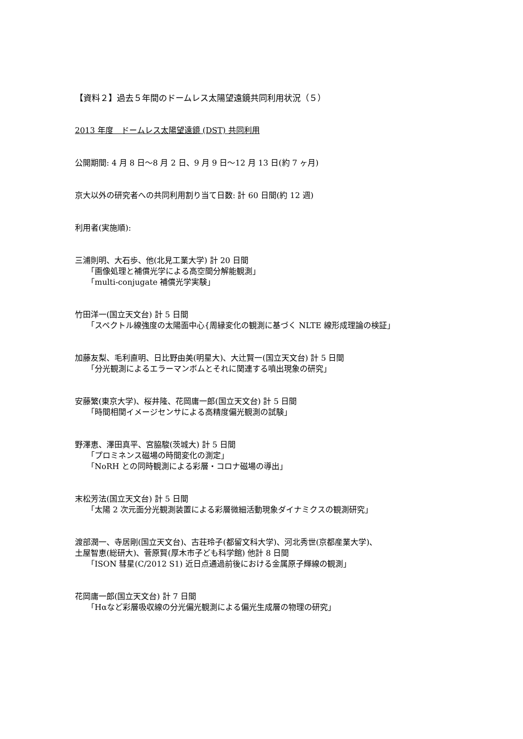【資料２】過去５年間のドームレス太陽望遠鏡共同利用状況（５）
2013 年度　ドームレス太陽望遠鏡 (DST) 共同利用
公開期間: 4 月 8 日〜8 月 2 日、9 月 9 日〜12 月 13 日(約 7 ヶ月)
京大以外の研究者への共同利用割り当て日数: 計 60 日間(約 12 週)
利用者(実施順):
三浦則明、大石歩、他(北見工業大学) 計 20 日間
「画像処理と補償光学による高空間分解能観測」
「multi-conjugate 補償光学実験」
竹田洋一(国立天文台) 計 5 日間
「スペクトル線強度の太陽面中心{周縁変化の観測に基づく NLTE 線形成理論の検証」
加藤友梨、毛利直明、日比野由美(明星大)、大辻賢一(国立天文台) 計 5 日間
「分光観測によるエラーマンボムとそれに関連する噴出現象の研究」
安藤繁(東京大学)、桜井隆、花岡庸一郎(国立天文台) 計 5 日間
「時間相関イメージセンサによる高精度偏光観測の試験」
野澤恵、澤田真平、宮脇駿(茨城大) 計 5 日間
「プロミネンス磁場の時間変化の測定」
「NoRH との同時観測による彩層・コロナ磁場の導出」
末松芳法(国立天文台) 計 5 日間
「太陽 2 次元面分光観測装置による彩層微細活動現象ダイナミクスの観測研究」
渡部潤一、寺居剛(国立天文台)、古荘玲子(都留文科大学)、河北秀世(京都産業大学)、
土屋智恵(総研大)、菅原賢(厚木市子ども科学館) 他計 8 日間
「ISON 彗星(C/2012 S1) 近日点通過前後における金属原子輝線の観測」
花岡庸一郎(国立天文台) 計 7 日間
「Hαなど彩層吸収線の分光偏光観測による偏光生成層の物理の研究」